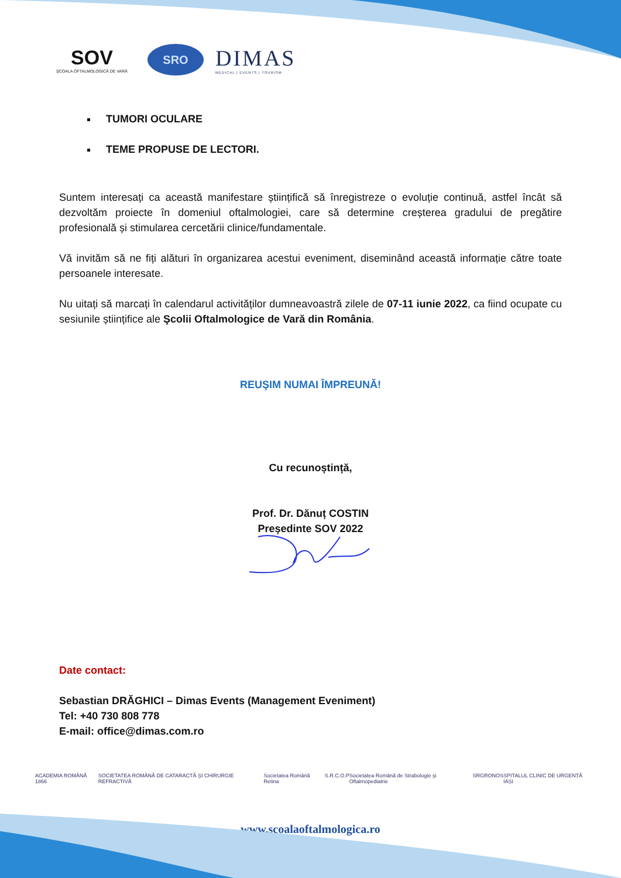SOV
ŞCOALA OFTALMOLOGICĂ DE VARĂ
SRO
DIMAS
MEDICAL | EVENTS | TOURISM
TUMORI OCULARE
TEME PROPUSE DE LECTORI.
Suntem interesați ca această manifestare științifică să înregistreze o evoluție continuă, astfel încât să dezvoltăm proiecte în domeniul oftalmologiei, care să determine creșterea gradului de pregătire profesională și stimularea cercetării clinice/fundamentale.
Vă invităm să ne fiți alături în organizarea acestui eveniment, diseminând această informație către toate persoanele interesate.
Nu uitați să marcați în calendarul activităților dumneavoastră zilele de 07-11 iunie 2022, ca fiind ocupate cu sesiunile științifice ale Şcolii Oftalmologice de Vară din România.
REUŞIM NUMAI ÎMPREUNĂ!
Cu recunoștință,
Prof. Dr. Dănuț COSTIN
Președinte SOV 2022
Date contact:
Sebastian DRĂGHICI – Dimas Events (Management Eveniment)
Tel: +40 730 808 778
E-mail: office@dimas.com.ro
ACADEMIA ROMÂNĂ 1866 SOCIETATEA ROMÂNĂ DE CATARACTĂ ŞI CHIRURGIE REFRACTIVĂ Societatea Română Retina S.R.C.O.P Societatea Română de Strabologie şi Oftalmopediatrie SRG RONOS SPITALUL CLINIC DE URGENȚĂ IAȘI
www.scoalaoftalmologica.ro